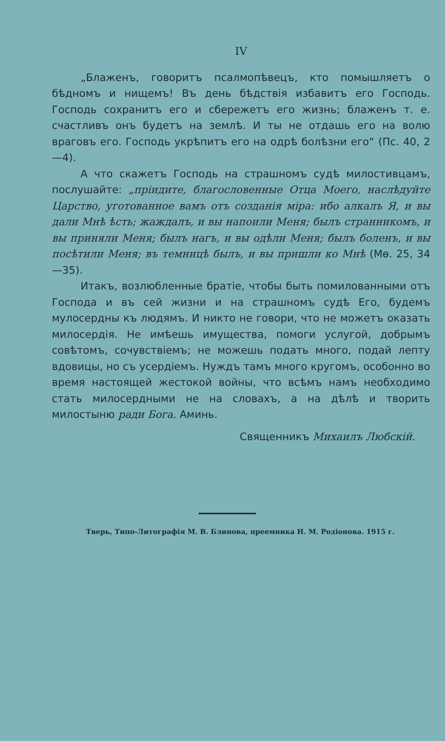IV
„Блаженъ, говоритъ псалмопѣвецъ, кто помышляетъ о бѣдномъ и нищемъ! Въ день бѣдствія избавитъ его Господь. Господь сохранитъ его и сбережетъ его жизнь; блаженъ т. е. счастливъ онъ будетъ на землѣ. И ты не отдашь его на волю враговъ его. Господь укрѣпитъ его на одрѣ болѣзни его“ (Пс. 40, 2—4).
А что скажетъ Господь на страшномъ судѣ милостивцамъ, послушайте: „пріидите, благословенные Отца Моего, наслѣдуйте Царство, уготованное вамъ отъ созданія міра: ибо алкалъ Я, и вы дали Мнѣ ѣсть; жаждалъ, и вы напоили Меня; былъ странникомъ, и вы приняли Меня; былъ нагъ, и вы одѣли Меня; былъ боленъ, и вы посѣтили Меня; въ темницѣ былъ, и вы пришли ко Мнѣ (Мѳ. 25, 34—35).
Итакъ, возлюбленные братіе, чтобы быть помилованными отъ Господа и въ сей жизни и на страшномъ судѣ Его, будемъ мулосердны къ людямъ. И никто не говори, что не можетъ оказать милосердія. Не имѣешь имущества, помоги услугой, добрымъ совѣтомъ, сочувствіемъ; не можешь подать много, подай лепту вдовицы, но съ усердіемъ. Нуждъ тамъ много кругомъ, особонно во время настоящей жестокой войны, что всѣмъ намъ необходимо стать милосердными не на словахъ, а на дѣлѣ и творить милостыню ради Бога. Аминь.
Священникъ Михаилъ Любскій.
Тверь, Типо-Литографія М. В. Блинова, преемника Н. М. Родіонова. 1915 г.